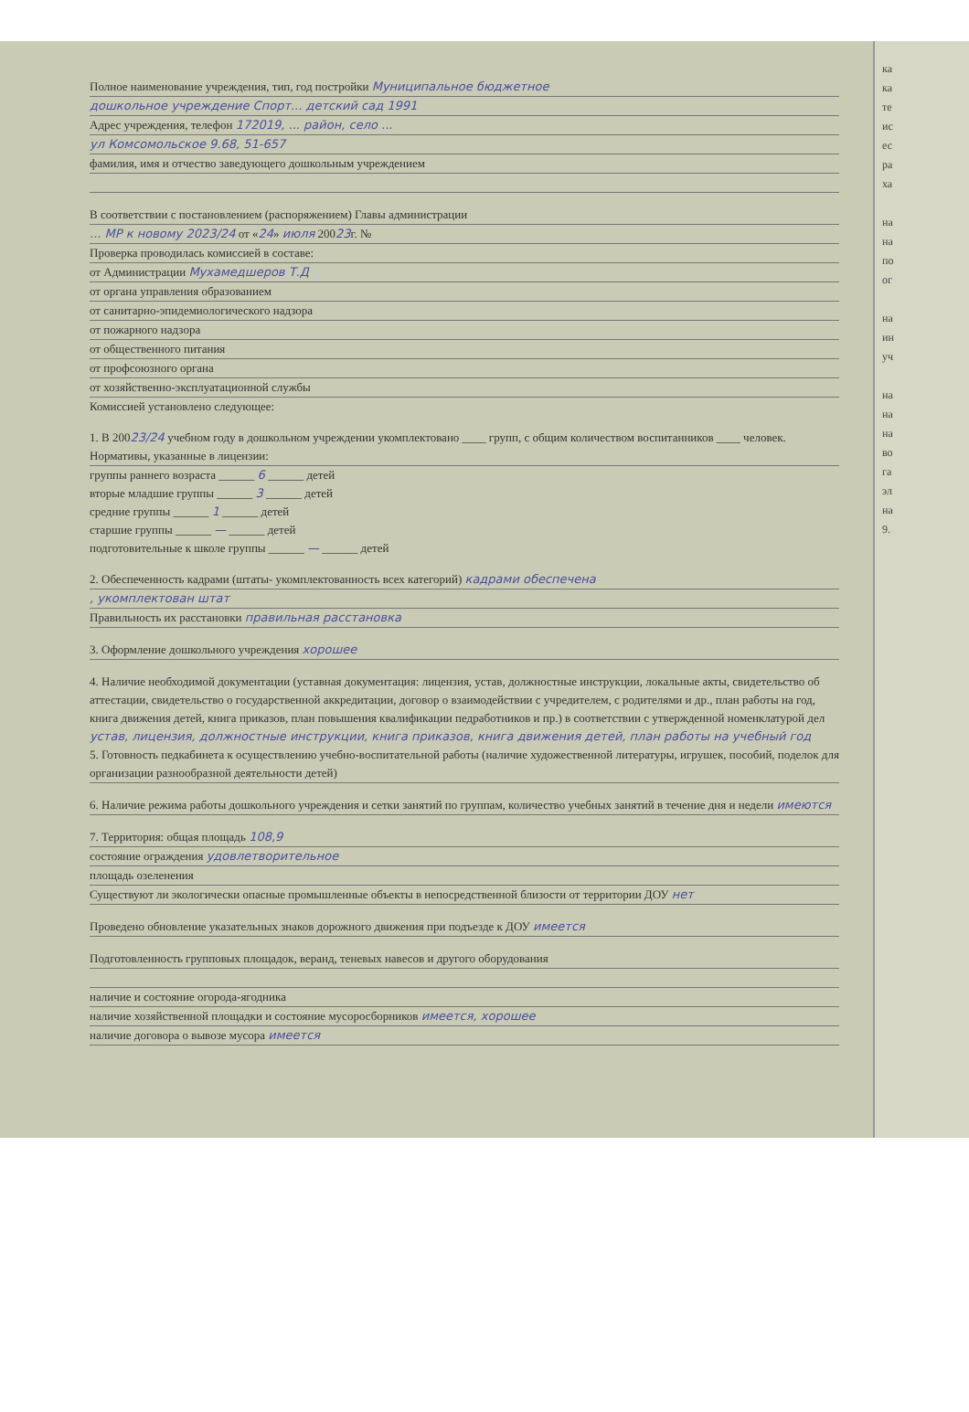Полное наименование учреждения, тип, год постройки Муниципальное бюджетное
дошкольное учреждение Спорт... детский сад 1991
Адрес учреждения, телефон 172019, ... район, село ...
ул Комсомольское 9.68, 51-657
фамилия, имя и отчество заведующего дошкольным учреждением
В соответствии с постановлением (распоряжением) Главы администрации
... МР к новому 2023/24 от «24» июля 20023г. №
Проверка проводилась комиссией в составе:
от Администрации Мухамедшеров Т.Д
от органа управления образованием
от санитарно-эпидемиологического надзора
от пожарного надзора
от общественного питания
от профсоюзного органа
от хозяйственно-эксплуатационной службы
Комиссией установлено следующее:
1. В 20023/24 учебном году в дошкольном учреждении укомплектовано ____ групп, с общим количеством воспитанников ____ человек.
Нормативы, указанные в лицензии:
группы раннего возраста ______ 6 ______ детей
вторые младшие группы ______ 3 ______ детей
средние группы ______ 1 ______ детей
старшие группы ______ — ______ детей
подготовительные к школе группы ______ — ______ детей
2. Обеспеченность кадрами (штаты- укомплектованность всех категорий) кадрами обеспечена
, укомплектован штат
Правильность их расстановки правильная расстановка
3. Оформление дошкольного учреждения хорошее
4. Наличие необходимой документации (уставная документация: лицензия, устав, должностные инструкции, локальные акты, свидетельство об аттестации, свидетельство о государственной аккредитации, договор о взаимодействии с учредителем, с родителями и др., план работы на год, книга движения детей, книга приказов, план повышения квалификации педработников и пр.) в соответствии с утвержденной номенклатурой дел устав, лицензия, должностные инструкции, книга приказов, книга движения детей, план работы на учебный год
5. Готовность педкабинета к осуществлению учебно-воспитательной работы (наличие художественной литературы, игрушек, пособий, поделок для организации разнообразной деятельности детей)
6. Наличие режима работы дошкольного учреждения и сетки занятий по группам, количество учебных занятий в течение дня и недели имеются
7. Территория: общая площадь 108,9
состояние ограждения удовлетворительное
площадь озеленения
Существуют ли экологически опасные промышленные объекты в непосредственной близости от территории ДОУ нет
Проведено обновление указательных знаков дорожного движения при подъезде к ДОУ имеется
Подготовленность групповых площадок, веранд, теневых навесов и другого оборудования
наличие и состояние огорода-ягодника
наличие хозяйственной площадки и состояние мусоросборников имеется, хорошее
наличие договора о вывозе мусора имеется
ка
ка
те
ис
ес
ра
ха
на
на
по
ог
на
ин
уч
на
на
на
во
га
эл
на
9.